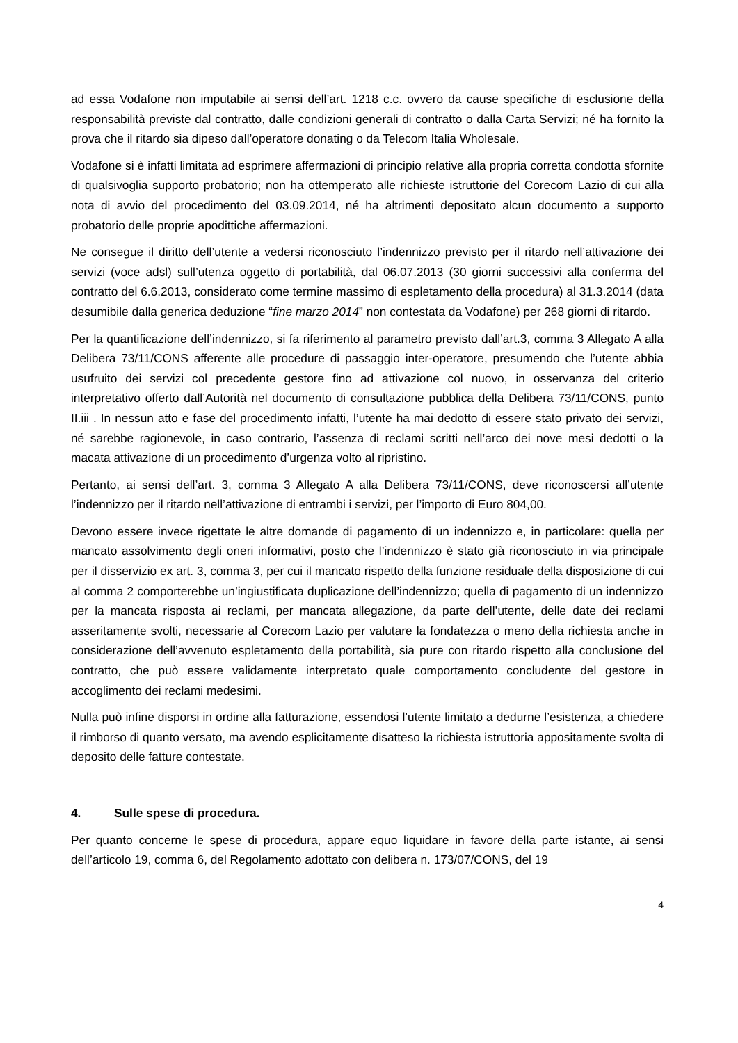ad essa Vodafone non imputabile ai sensi dell’art. 1218 c.c. ovvero da cause specifiche di esclusione della responsabilità previste dal contratto, dalle condizioni generali di contratto o dalla Carta Servizi; né ha fornito la prova che il ritardo sia dipeso dall’operatore donating o da Telecom Italia Wholesale.
Vodafone si è infatti limitata ad esprimere affermazioni di principio relative alla propria corretta condotta sfornite di qualsivoglia supporto probatorio; non ha ottemperato alle richieste istruttorie del Corecom Lazio di cui alla nota di avvio del procedimento del 03.09.2014, né ha altrimenti depositato alcun documento a supporto probatorio delle proprie apodittiche affermazioni.
Ne consegue il diritto dell’utente a vedersi riconosciuto l’indennizzo previsto per il ritardo nell’attivazione dei servizi (voce adsl) sull’utenza oggetto di portabilità, dal 06.07.2013 (30 giorni successivi alla conferma del contratto del 6.6.2013, considerato come termine massimo di espletamento della procedura) al 31.3.2014 (data desumibile dalla generica deduzione “fine marzo 2014” non contestata da Vodafone) per 268 giorni di ritardo.
Per la quantificazione dell’indennizzo, si fa riferimento al parametro previsto dall’art.3, comma 3 Allegato A alla Delibera 73/11/CONS afferente alle procedure di passaggio inter-operatore, presumendo che l’utente abbia usufruito dei servizi col precedente gestore fino ad attivazione col nuovo, in osservanza del criterio interpretativo offerto dall’Autorità nel documento di consultazione pubblica della Delibera 73/11/CONS, punto II.iii . In nessun atto e fase del procedimento infatti, l’utente ha mai dedotto di essere stato privato dei servizi, né sarebbe ragionevole, in caso contrario, l’assenza di reclami scritti nell’arco dei nove mesi dedotti o la macata attivazione di un procedimento d’urgenza volto al ripristino.
Pertanto, ai sensi dell’art. 3, comma 3 Allegato A alla Delibera 73/11/CONS, deve riconoscersi all’utente l’indennizzo per il ritardo nell’attivazione di entrambi i servizi, per l’importo di Euro 804,00.
Devono essere invece rigettate le altre domande di pagamento di un indennizzo e, in particolare: quella per mancato assolvimento degli oneri informativi, posto che l’indennizzo è stato già riconosciuto in via principale per il disservizio ex art. 3, comma 3, per cui il mancato rispetto della funzione residuale della disposizione di cui al comma 2 comporterebbe un’ingiustificata duplicazione dell’indennizzo; quella di pagamento di un indennizzo per la mancata risposta ai reclami, per mancata allegazione, da parte dell’utente, delle date dei reclami asseritamente svolti, necessarie al Corecom Lazio per valutare la fondatezza o meno della richiesta anche in considerazione dell’avvenuto espletamento della portabilità, sia pure con ritardo rispetto alla conclusione del contratto, che può essere validamente interpretato quale comportamento concludente del gestore in accoglimento dei reclami medesimi.
Nulla può infine disporsi in ordine alla fatturazione, essendosi l’utente limitato a dedurne l’esistenza, a chiedere il rimborso di quanto versato, ma avendo esplicitamente disatteso la richiesta istruttoria appositamente svolta di deposito delle fatture contestate.
4. Sulle spese di procedura.
Per quanto concerne le spese di procedura, appare equo liquidare in favore della parte istante, ai sensi dell’articolo 19, comma 6, del Regolamento adottato con delibera n. 173/07/CONS, del 19
4